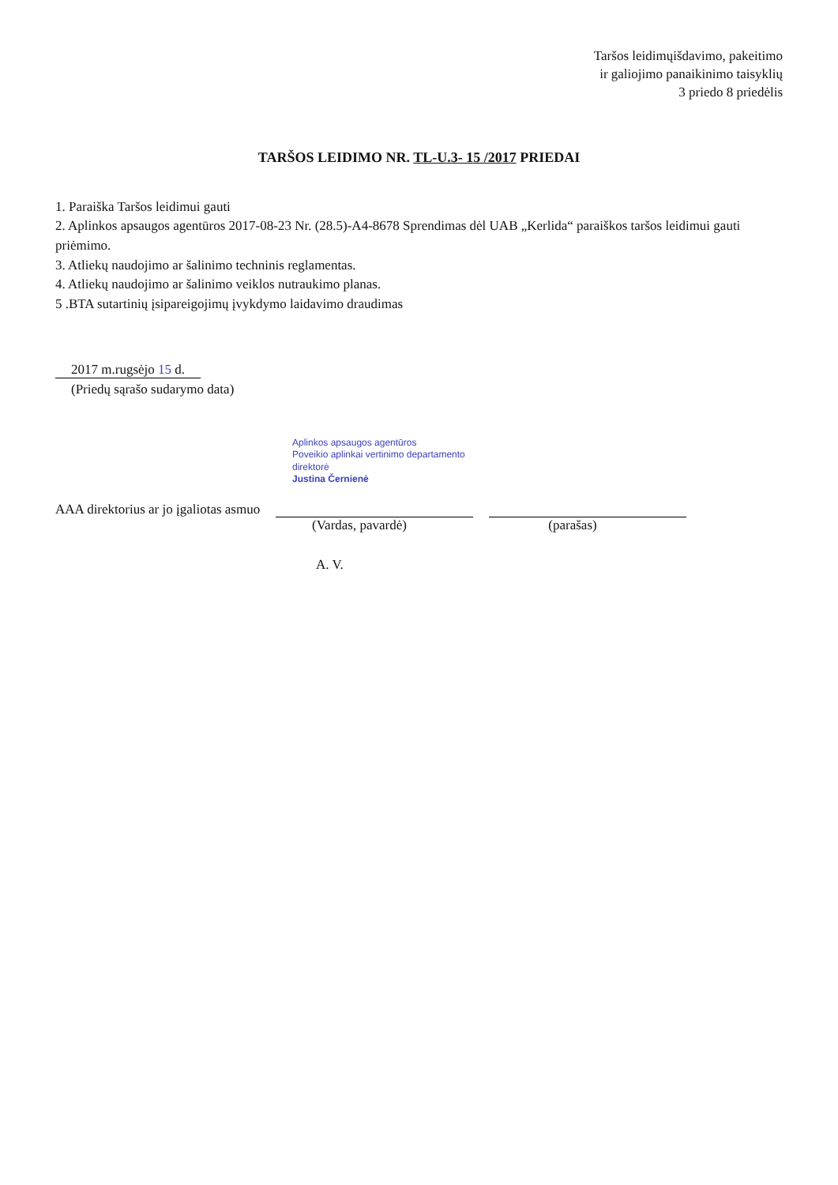Taršos leidimųišdavimo, pakeitimo
ir galiojimo panaikinimo taisyklių
3 priedo 8 priedėlis
TARŠOS LEIDIMO NR. TL-U.3- 15 /2017 PRIEDAI
1. Paraiška Taršos leidimui gauti
2. Aplinkos apsaugos agentūros 2017-08-23 Nr. (28.5)-A4-8678 Sprendimas dėl UAB „Kerlida“ paraiškos taršos leidimui gauti priėmimo.
3. Atliekų naudojimo ar šalinimo techninis reglamentas.
4. Atliekų naudojimo ar šalinimo veiklos nutraukimo planas.
5 .BTA sutartinių įsipareigojimų įvykdymo laidavimo draudimas
2017 m.rugsėjo 15 d.
(Priedų sąrašo sudarymo data)
Aplinkos apsaugos agentūros
Poveikio aplinkai vertinimo departamento
direktorė
Justina Černienė
AAA direktorius ar jo įgaliotas asmuo
(Vardas, pavardė) (parašas)
A. V.